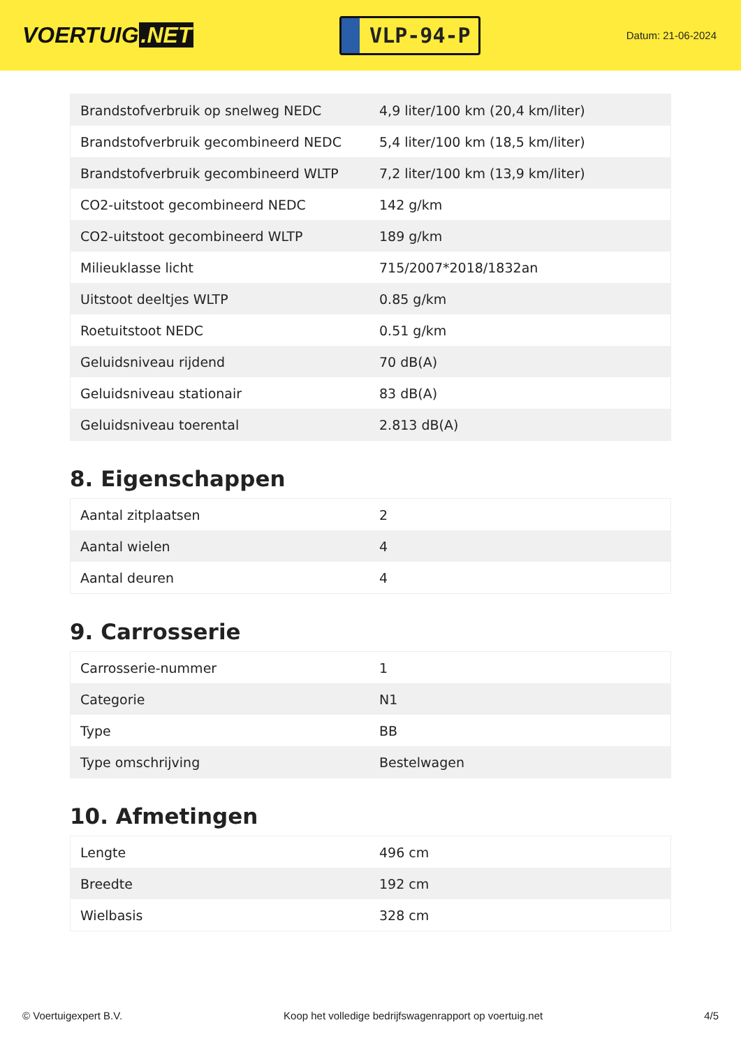VOERTUIG.NET
VLP-94-P
Datum: 21-06-2024
| Brandstofverbruik op snelweg NEDC | 4,9 liter/100 km (20,4 km/liter) |
| Brandstofverbruik gecombineerd NEDC | 5,4 liter/100 km (18,5 km/liter) |
| Brandstofverbruik gecombineerd WLTP | 7,2 liter/100 km (13,9 km/liter) |
| CO2-uitstoot gecombineerd NEDC | 142 g/km |
| CO2-uitstoot gecombineerd WLTP | 189 g/km |
| Milieuklasse licht | 715/2007*2018/1832an |
| Uitstoot deeltjes WLTP | 0.85 g/km |
| Roetuitstoot NEDC | 0.51 g/km |
| Geluidsniveau rijdend | 70 dB(A) |
| Geluidsniveau stationair | 83 dB(A) |
| Geluidsniveau toerental | 2.813 dB(A) |
8. Eigenschappen
| Aantal zitplaatsen | 2 |
| Aantal wielen | 4 |
| Aantal deuren | 4 |
9. Carrosserie
| Carrosserie-nummer | 1 |
| Categorie | N1 |
| Type | BB |
| Type omschrijving | Bestelwagen |
10. Afmetingen
| Lengte | 496 cm |
| Breedte | 192 cm |
| Wielbasis | 328 cm |
© Voertuigexpert B.V. Koop het volledige bedrijfswagenrapport op voertuig.net 4/5